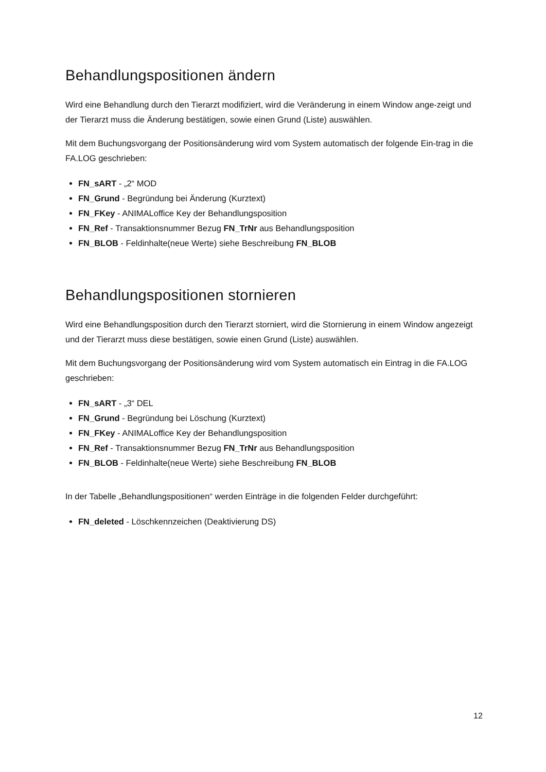Behandlungspositionen ändern
Wird eine Behandlung durch den Tierarzt modifiziert, wird die Veränderung in einem Window ange-zeigt und der Tierarzt muss die Änderung bestätigen, sowie einen Grund (Liste) auswählen.
Mit dem Buchungsvorgang der Positionsänderung wird vom System automatisch der folgende Ein-trag in die FA.LOG geschrieben:
FN_sART - „2“ MOD
FN_Grund - Begründung bei Änderung (Kurztext)
FN_FKey - ANIMALoffice Key der Behandlungsposition
FN_Ref - Transaktionsnummer Bezug FN_TrNr aus Behandlungsposition
FN_BLOB - Feldinhalte(neue Werte) siehe Beschreibung FN_BLOB
Behandlungspositionen stornieren
Wird eine Behandlungsposition durch den Tierarzt storniert, wird die Stornierung in einem Window angezeigt und der Tierarzt muss diese bestätigen, sowie einen Grund (Liste) auswählen.
Mit dem Buchungsvorgang der Positionsänderung wird vom System automatisch ein Eintrag in die FA.LOG geschrieben:
FN_sART - „3“ DEL
FN_Grund - Begründung bei Löschung (Kurztext)
FN_FKey - ANIMALoffice Key der Behandlungsposition
FN_Ref - Transaktionsnummer Bezug FN_TrNr aus Behandlungsposition
FN_BLOB - Feldinhalte(neue Werte) siehe Beschreibung FN_BLOB
In der Tabelle „Behandlungspositionen“ werden Einträge in die folgenden Felder durchgeführt:
FN_deleted - Löschkennzeichen (Deaktivierung DS)
12